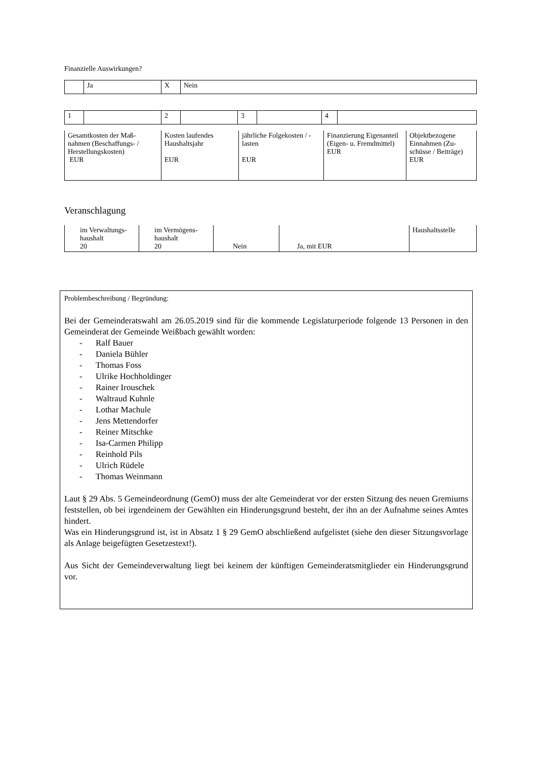Finanzielle Auswirkungen?
| | Ja | X | Nein |
| 1 | | 2 | | 3 | | 4 | |
| Gesamtkosten der Maß-nahmen (Beschaffungs- / Herstellungskosten) EUR | Kosten laufendes Haushaltsjahr EUR | jährliche Folgekosten / -lasten EUR | Finanzierung Eigenanteil (Eigen- u. Fremdmittel) EUR | Objektbezogene Einnahmen (Zu-schüsse / Beiträge) EUR |
Veranschlagung
| im Verwaltungs-haushalt 20 | im Vermögens-haushalt 20 | Nein | Ja, mit EUR | Haushaltsstelle |
Problembeschreibung / Begründung:
Bei der Gemeinderatswahl am 26.05.2019 sind für die kommende Legislaturperiode folgende 13 Personen in den Gemeinderat der Gemeinde Weißbach gewählt worden:
- Ralf Bauer
- Daniela Bühler
- Thomas Foss
- Ulrike Hochholdinger
- Rainer Irouschek
- Waltraud Kuhnle
- Lothar Machule
- Jens Mettendorfer
- Reiner Mitschke
- Isa-Carmen Philipp
- Reinhold Pils
- Ulrich Rüdele
- Thomas Weinmann
Laut § 29 Abs. 5 Gemeindeordnung (GemO) muss der alte Gemeinderat vor der ersten Sitzung des neuen Gremiums feststellen, ob bei irgendeinem der Gewählten ein Hinderungsgrund besteht, der ihn an der Aufnahme seines Amtes hindert.
Was ein Hinderungsgrund ist, ist in Absatz 1 § 29 GemO abschließend aufgelistet (siehe den dieser Sitzungsvorlage als Anlage beigefügten Gesetzestext!).
Aus Sicht der Gemeindeverwaltung liegt bei keinem der künftigen Gemeinderatsmitglieder ein Hinderungsgrund vor.